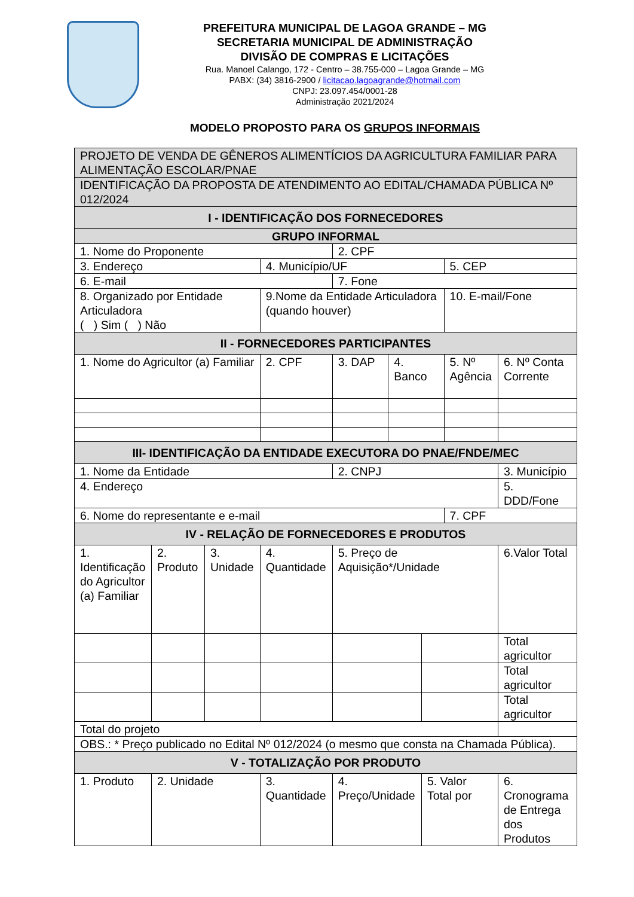PREFEITURA MUNICIPAL DE LAGOA GRANDE – MG
SECRETARIA MUNICIPAL DE ADMINISTRAÇÃO
DIVISÃO DE COMPRAS E LICITAÇÕES
Rua. Manoel Calango, 172 - Centro – 38.755-000 – Lagoa Grande – MG
PABX: (34) 3816-2900 / licitacao.lagoagrande@hotmail.com
CNPJ: 23.097.454/0001-28
Administração 2021/2024
MODELO PROPOSTO PARA OS GRUPOS INFORMAIS
| PROJETO DE VENDA DE GÊNEROS ALIMENTÍCIOS DA AGRICULTURA FAMILIAR PARA ALIMENTAÇÃO ESCOLAR/PNAE | | | | | | | | | | |
| IDENTIFICAÇÃO DA PROPOSTA DE ATENDIMENTO AO EDITAL/CHAMADA PÚBLICA Nº 012/2024 | | | | | | | | | | |
| I - IDENTIFICAÇÃO DOS FORNECEDORES | | | | | | | | | | |
| GRUPO INFORMAL | | | | | | | | | | |
| 1. Nome do Proponente | | | | 2. CPF | | | | | | |
| 3. Endereço | | | 4. Município/UF | | | | | 5. CEP | | |
| 6. E-mail | | | | 7. Fone | | | | | | |
| 8. Organizado por Entidade Articuladora ( ) Sim ( ) Não | | | 9.Nome da Entidade Articuladora (quando houver) | | | | | 10. E-mail/Fone | | |
| II - FORNECEDORES PARTICIPANTES | | | | | | | | | | |
| 1. Nome do Agricultor (a) Familiar | | | 2. CPF | | 3. DAP | 4. Banco | | 5. Nº Agência | 6. Nº Conta Corrente | |
| III- IDENTIFICAÇÃO DA ENTIDADE EXECUTORA DO PNAE/FNDE/MEC | | | | | | | | | | |
| 1. Nome da Entidade | | | | 2. CNPJ | | | | | | 3. Município |
| 4. Endereço | | | | | | | | | | 5. DDD/Fone |
| 6. Nome do representante e e-mail | | | | | | | | 7. CPF | | |
| IV - RELAÇÃO DE FORNECEDORES E PRODUTOS | | | | | | | | | | |
| 1. Identificação do Agricultor (a) Familiar | 2. Produto | 3. Unidade | 4. Quantidade | 5. Preço de Aquisição*/Unidade | | | | | 6.Valor Total | |
| | | | | | | | | | Total agricultor | |
| | | | | | | | | | Total agricultor | |
| | | | | | | | | | Total agricultor | |
| Total do projeto | | | | | | | | | | |
| OBS.: * Preço publicado no Edital Nº 012/2024 (o mesmo que consta na Chamada Pública). | | | | | | | | | | |
| V - TOTALIZAÇÃO POR PRODUTO | | | | | | | | | | |
| 1. Produto | 2. Unidade | | 3. Quantidade | 4. Preço/Unidade | | | 5. Valor Total por | | 6. Cronograma de Entrega dos Produtos | |